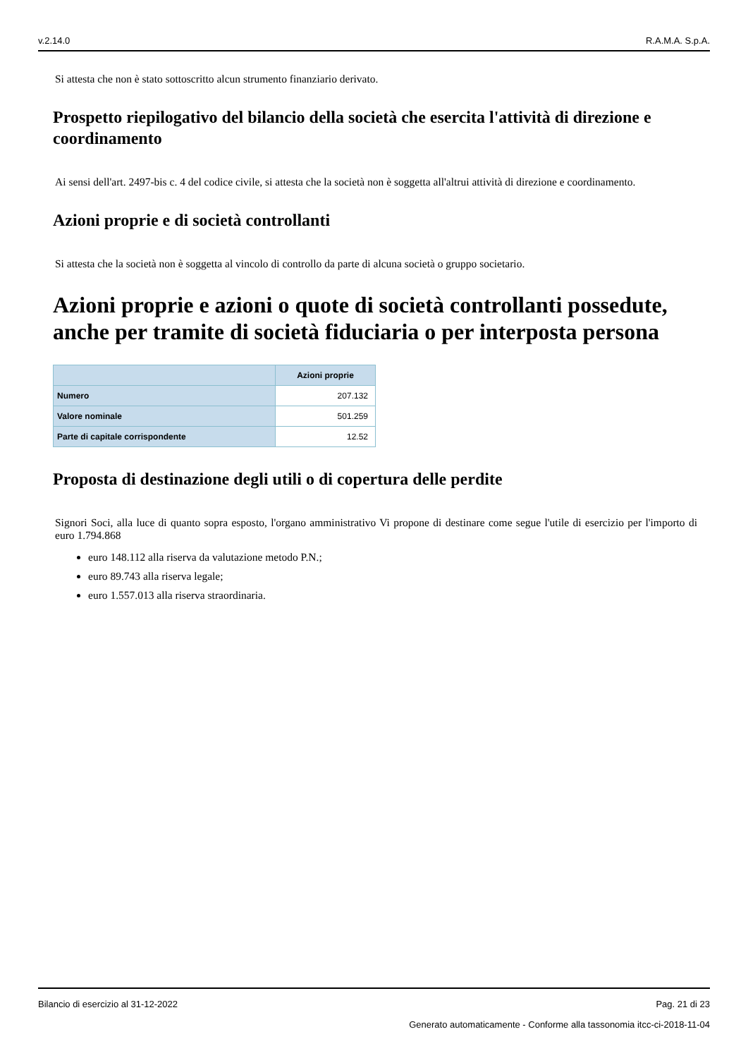v.2.14.0 R.A.M.A. S.p.A.
Si attesta che non è stato sottoscritto alcun strumento finanziario derivato.
Prospetto riepilogativo del bilancio della società che esercita l'attività di direzione e coordinamento
Ai sensi dell'art. 2497-bis c. 4 del codice civile, si attesta che la società non è soggetta all'altrui attività di direzione e coordinamento.
Azioni proprie e di società controllanti
Si attesta che la società non è soggetta al vincolo di controllo da parte di alcuna società o gruppo societario.
Azioni proprie e azioni o quote di società controllanti possedute, anche per tramite di società fiduciaria o per interposta persona
| | Azioni proprie |
| --- | --- |
| Numero | 207.132 |
| Valore nominale | 501.259 |
| Parte di capitale corrispondente | 12.52 |
Proposta di destinazione degli utili o di copertura delle perdite
Signori Soci, alla luce di quanto sopra esposto, l'organo amministrativo Vi propone di destinare come segue l'utile di esercizio per l'importo di euro 1.794.868
euro 148.112 alla riserva da valutazione metodo P.N.;
euro 89.743 alla riserva legale;
euro 1.557.013 alla riserva straordinaria.
Bilancio di esercizio al 31-12-2022 Pag. 21 di 23
Generato automaticamente - Conforme alla tassonomia itcc-ci-2018-11-04